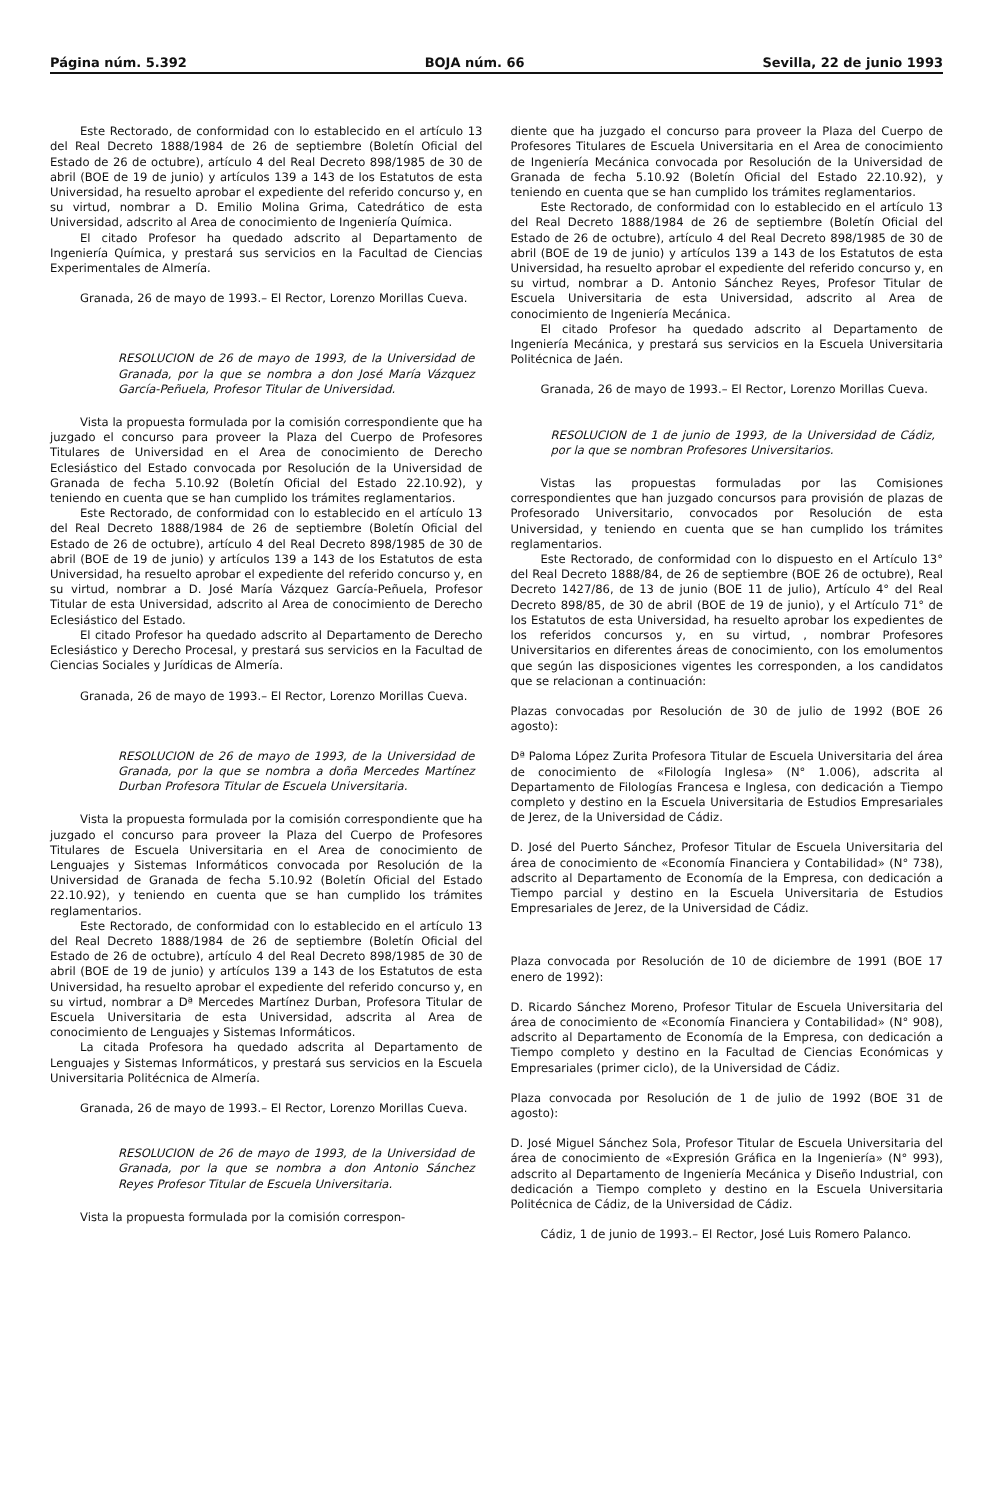Página núm. 5.392 BOJA núm. 66 Sevilla, 22 de junio 1993
Este Rectorado, de conformidad con lo establecido en el artículo 13 del Real Decreto 1888/1984 de 26 de septiembre (Boletín Oficial del Estado de 26 de octubre), artículo 4 del Real Decreto 898/1985 de 30 de abril (BOE de 19 de junio) y artículos 139 a 143 de los Estatutos de esta Universidad, ha resuelto aprobar el expediente del referido concurso y, en su virtud, nombrar a D. Emilio Molina Grima, Catedrático de esta Universidad, adscrito al Area de conocimiento de Ingeniería Química.
El citado Profesor ha quedado adscrito al Departamento de Ingeniería Química, y prestará sus servicios en la Facultad de Ciencias Experimentales de Almería.
Granada, 26 de mayo de 1993.– El Rector, Lorenzo Morillas Cueva.
RESOLUCION de 26 de mayo de 1993, de la Universidad de Granada, por la que se nombra a don José María Vázquez García-Peñuela, Profesor Titular de Universidad.
Vista la propuesta formulada por la comisión correspondiente que ha juzgado el concurso para proveer la Plaza del Cuerpo de Profesores Titulares de Universidad en el Area de conocimiento de Derecho Eclesiástico del Estado convocada por Resolución de la Universidad de Granada de fecha 5.10.92 (Boletín Oficial del Estado 22.10.92), y teniendo en cuenta que se han cumplido los trámites reglamentarios.
Este Rectorado, de conformidad con lo establecido en el artículo 13 del Real Decreto 1888/1984 de 26 de septiembre (Boletín Oficial del Estado de 26 de octubre), artículo 4 del Real Decreto 898/1985 de 30 de abril (BOE de 19 de junio) y artículos 139 a 143 de los Estatutos de esta Universidad, ha resuelto aprobar el expediente del referido concurso y, en su virtud, nombrar a D. José María Vázquez García-Peñuela, Profesor Titular de esta Universidad, adscrito al Area de conocimiento de Derecho Eclesiástico del Estado.
El citado Profesor ha quedado adscrito al Departamento de Derecho Eclesiástico y Derecho Procesal, y prestará sus servicios en la Facultad de Ciencias Sociales y Jurídicas de Almería.
Granada, 26 de mayo de 1993.– El Rector, Lorenzo Morillas Cueva.
RESOLUCION de 26 de mayo de 1993, de la Universidad de Granada, por la que se nombra a doña Mercedes Martínez Durban Profesora Titular de Escuela Universitaria.
Vista la propuesta formulada por la comisión correspondiente que ha juzgado el concurso para proveer la Plaza del Cuerpo de Profesores Titulares de Escuela Universitaria en el Area de conocimiento de Lenguajes y Sistemas Informáticos convocada por Resolución de la Universidad de Granada de fecha 5.10.92 (Boletín Oficial del Estado 22.10.92), y teniendo en cuenta que se han cumplido los trámites reglamentarios.
Este Rectorado, de conformidad con lo establecido en el artículo 13 del Real Decreto 1888/1984 de 26 de septiembre (Boletín Oficial del Estado de 26 de octubre), artículo 4 del Real Decreto 898/1985 de 30 de abril (BOE de 19 de junio) y artículos 139 a 143 de los Estatutos de esta Universidad, ha resuelto aprobar el expediente del referido concurso y, en su virtud, nombrar a Dª Mercedes Martínez Durban, Profesora Titular de Escuela Universitaria de esta Universidad, adscrita al Area de conocimiento de Lenguajes y Sistemas Informáticos.
La citada Profesora ha quedado adscrita al Departamento de Lenguajes y Sistemas Informáticos, y prestará sus servicios en la Escuela Universitaria Politécnica de Almería.
Granada, 26 de mayo de 1993.– El Rector, Lorenzo Morillas Cueva.
RESOLUCION de 26 de mayo de 1993, de la Universidad de Granada, por la que se nombra a don Antonio Sánchez Reyes Profesor Titular de Escuela Universitaria.
Vista la propuesta formulada por la comisión correspon-
diente que ha juzgado el concurso para proveer la Plaza del Cuerpo de Profesores Titulares de Escuela Universitaria en el Area de conocimiento de Ingeniería Mecánica convocada por Resolución de la Universidad de Granada de fecha 5.10.92 (Boletín Oficial del Estado 22.10.92), y teniendo en cuenta que se han cumplido los trámites reglamentarios.
Este Rectorado, de conformidad con lo establecido en el artículo 13 del Real Decreto 1888/1984 de 26 de septiembre (Boletín Oficial del Estado de 26 de octubre), artículo 4 del Real Decreto 898/1985 de 30 de abril (BOE de 19 de junio) y artículos 139 a 143 de los Estatutos de esta Universidad, ha resuelto aprobar el expediente del referido concurso y, en su virtud, nombrar a D. Antonio Sánchez Reyes, Profesor Titular de Escuela Universitaria de esta Universidad, adscrito al Area de conocimiento de Ingeniería Mecánica.
El citado Profesor ha quedado adscrito al Departamento de Ingeniería Mecánica, y prestará sus servicios en la Escuela Universitaria Politécnica de Jaén.
Granada, 26 de mayo de 1993.– El Rector, Lorenzo Morillas Cueva.
RESOLUCION de 1 de junio de 1993, de la Universidad de Cádiz, por la que se nombran Profesores Universitarios.
Vistas las propuestas formuladas por las Comisiones correspondientes que han juzgado concursos para provisión de plazas de Profesorado Universitario, convocados por Resolución de esta Universidad, y teniendo en cuenta que se han cumplido los trámites reglamentarios.
Este Rectorado, de conformidad con lo dispuesto en el Artículo 13° del Real Decreto 1888/84, de 26 de septiembre (BOE 26 de octubre), Real Decreto 1427/86, de 13 de junio (BOE 11 de julio), Artículo 4° del Real Decreto 898/85, de 30 de abril (BOE de 19 de junio), y el Artículo 71° de los Estatutos de esta Universidad, ha resuelto aprobar los expedientes de los referidos concursos y, en su virtud, , nombrar Profesores Universitarios en diferentes áreas de conocimiento, con los emolumentos que según las disposiciones vigentes les corresponden, a los candidatos que se relacionan a continuación:
Plazas convocadas por Resolución de 30 de julio de 1992 (BOE 26 agosto):
Dª Paloma López Zurita Profesora Titular de Escuela Universitaria del área de conocimiento de «Filología Inglesa» (N° 1.006), adscrita al Departamento de Filologías Francesa e Inglesa, con dedicación a Tiempo completo y destino en la Escuela Universitaria de Estudios Empresariales de Jerez, de la Universidad de Cádiz.
D. José del Puerto Sánchez, Profesor Titular de Escuela Universitaria del área de conocimiento de «Economía Financiera y Contabilidad» (N° 738), adscrito al Departamento de Economía de la Empresa, con dedicación a Tiempo parcial y destino en la Escuela Universitaria de Estudios Empresariales de Jerez, de la Universidad de Cádiz.
Plaza convocada por Resolución de 10 de diciembre de 1991 (BOE 17 enero de 1992):
D. Ricardo Sánchez Moreno, Profesor Titular de Escuela Universitaria del área de conocimiento de «Economía Financiera y Contabilidad» (N° 908), adscrito al Departamento de Economía de la Empresa, con dedicación a Tiempo completo y destino en la Facultad de Ciencias Económicas y Empresariales (primer ciclo), de la Universidad de Cádiz.
Plaza convocada por Resolución de 1 de julio de 1992 (BOE 31 de agosto):
D. José Miguel Sánchez Sola, Profesor Titular de Escuela Universitaria del área de conocimiento de «Expresión Gráfica en la Ingeniería» (N° 993), adscrito al Departamento de Ingeniería Mecánica y Diseño Industrial, con dedicación a Tiempo completo y destino en la Escuela Universitaria Politécnica de Cádiz, de la Universidad de Cádiz.
Cádiz, 1 de junio de 1993.– El Rector, José Luis Romero Palanco.